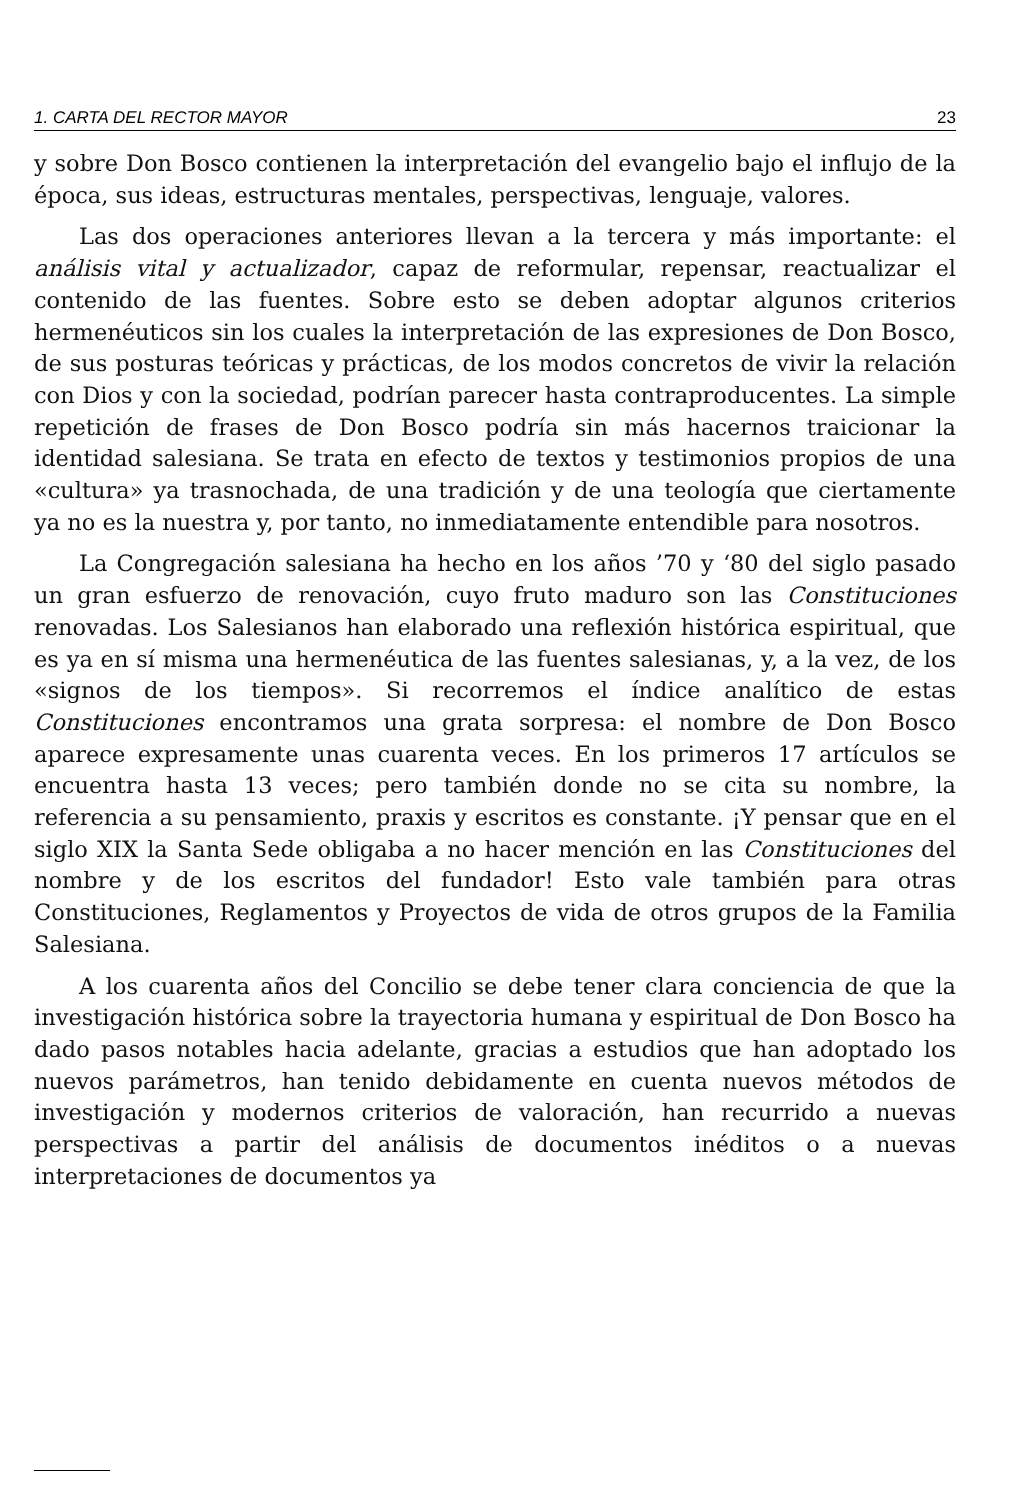1. CARTA DEL RECTOR MAYOR 23
y sobre Don Bosco contienen la interpretación del evangelio bajo el influjo de la época, sus ideas, estructuras mentales, perspectivas, lenguaje, valores.
Las dos operaciones anteriores llevan a la tercera y más importante: el análisis vital y actualizador, capaz de reformular, repensar, reactualizar el contenido de las fuentes. Sobre esto se deben adoptar algunos criterios hermenéuticos sin los cuales la interpretación de las expresiones de Don Bosco, de sus posturas teóricas y prácticas, de los modos concretos de vivir la relación con Dios y con la sociedad, podrían parecer hasta contraproducentes. La simple repetición de frases de Don Bosco podría sin más hacernos traicionar la identidad salesiana. Se trata en efecto de textos y testimonios propios de una «cultura» ya trasnochada, de una tradición y de una teología que ciertamente ya no es la nuestra y, por tanto, no inmediatamente entendible para nosotros.
La Congregación salesiana ha hecho en los años ’70 y ‘80 del siglo pasado un gran esfuerzo de renovación, cuyo fruto maduro son las Constituciones renovadas. Los Salesianos han elaborado una reflexión histórica espiritual, que es ya en sí misma una hermenéutica de las fuentes salesianas, y, a la vez, de los «signos de los tiempos». Si recorremos el índice analítico de estas Constituciones encontramos una grata sorpresa: el nombre de Don Bosco aparece expresamente unas cuarenta veces. En los primeros 17 artículos se encuentra hasta 13 veces; pero también donde no se cita su nombre, la referencia a su pensamiento, praxis y escritos es constante. ¡Y pensar que en el siglo XIX la Santa Sede obligaba a no hacer mención en las Constituciones del nombre y de los escritos del fundador! Esto vale también para otras Constituciones, Reglamentos y Proyectos de vida de otros grupos de la Familia Salesiana.
A los cuarenta años del Concilio se debe tener clara conciencia de que la investigación histórica sobre la trayectoria humana y espiritual de Don Bosco ha dado pasos notables hacia adelante, gracias a estudios que han adoptado los nuevos parámetros, han tenido debidamente en cuenta nuevos métodos de investigación y modernos criterios de valoración, han recurrido a nuevas perspectivas a partir del análisis de documentos inéditos o a nuevas interpretaciones de documentos ya